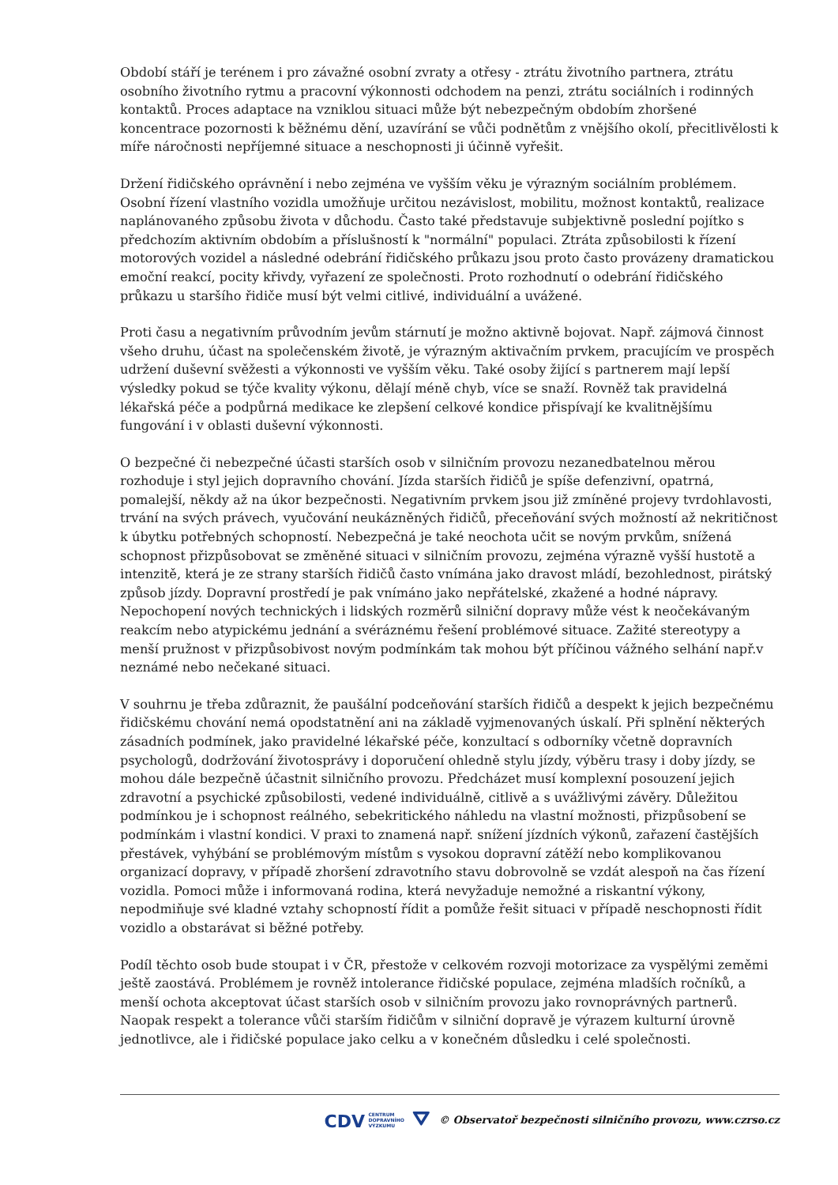Období stáří je terénem i pro závažné osobní zvraty a otřesy - ztrátu životního partnera, ztrátu osobního životního rytmu a pracovní výkonnosti odchodem na penzi, ztrátu sociálních i rodinných kontaktů. Proces adaptace na vzniklou situaci může být nebezpečným obdobím zhoršené koncentrace pozornosti k běžnému dění, uzavírání se vůči podnětům z vnějšího okolí, přecitlivělosti k míře náročnosti nepříjemné situace a neschopnosti ji účinně vyřešit.
Držení řidičského oprávnění i nebo zejména ve vyšším věku je výrazným sociálním problémem. Osobní řízení vlastního vozidla umožňuje určitou nezávislost, mobilitu, možnost kontaktů, realizace naplánovaného způsobu života v důchodu. Často také představuje subjektivně poslední pojítko s předchozím aktivním obdobím a příslušností k "normální" populaci. Ztráta způsobilosti k řízení motorových vozidel a následné odebrání řidičského průkazu jsou proto často provázeny dramatickou emoční reakcí, pocity křivdy, vyřazení ze společnosti. Proto rozhodnutí o odebrání řidičského průkazu u staršího řidiče musí být velmi citlivé, individuální a uvážené.
Proti času a negativním průvodním jevům stárnutí je možno aktivně bojovat. Např. zájmová činnost všeho druhu, účast na společenském životě, je výrazným aktivačním prvkem, pracujícím ve prospěch udržení duševní svěžesti a výkonnosti ve vyšším věku. Také osoby žijící s partnerem mají lepší výsledky pokud se týče kvality výkonu, dělají méně chyb, více se snaží. Rovněž tak pravidelná lékařská péče a podpůrná medikace ke zlepšení celkové kondice přispívají ke kvalitnějšímu fungování i v oblasti duševní výkonnosti.
O bezpečné či nebezpečné účasti starších osob v silničním provozu nezanedbatelnou měrou rozhoduje i styl jejich dopravního chování. Jízda starších řidičů je spíše defenzivní, opatrná, pomalejší, někdy až na úkor bezpečnosti. Negativním prvkem jsou již zmíněné projevy tvrdohlavosti, trvání na svých právech, vyučování neukázněných řidičů, přeceňování svých možností až nekritičnost k úbytku potřebných schopností. Nebezpečná je také neochota učit se novým prvkům, snížená schopnost přizpůsobovat se změněné situaci v silničním provozu, zejména výrazně vyšší hustotě a intenzitě, která je ze strany starších řidičů často vnímána jako dravost mládí, bezohlednost, pirátský způsob jízdy. Dopravní prostředí je pak vnímáno jako nepřátelské, zkažené a hodné nápravy. Nepochopení nových technických i lidských rozměrů silniční dopravy může vést k neočekávaným reakcím nebo atypickému jednání a svéráznému řešení problémové situace. Zažité stereotypy a menší pružnost v přizpůsobivost novým podmínkám tak mohou být příčinou vážného selhání např.v neznámé nebo nečekané situaci.
V souhrnu je třeba zdůraznit, že paušální podceňování starších řidičů a despekt k jejich bezpečnému řidičskému chování nemá opodstatnění ani na základě vyjmenovaných úskalí. Při splnění některých zásadních podmínek, jako pravidelné lékařské péče, konzultací s odborníky včetně dopravních psychologů, dodržování životosprávy i doporučení ohledně stylu jízdy, výběru trasy i doby jízdy, se mohou dále bezpečně účastnit silničního provozu. Předcházet musí komplexní posouzení jejich zdravotní a psychické způsobilosti, vedené individuálně, citlivě a s uvážlivými závěry. Důležitou podmínkou je i schopnost reálného, sebekritického náhledu na vlastní možnosti, přizpůsobení se podmínkám i vlastní kondici. V praxi to znamená např. snížení jízdních výkonů, zařazení častějších přestávek, vyhýbání se problémovým místům s vysokou dopravní zátěží nebo komplikovanou organizací dopravy, v případě zhoršení zdravotního stavu dobrovolně se vzdát alespoň na čas řízení vozidla. Pomoci může i informovaná rodina, která nevyžaduje nemožné a riskantní výkony, nepodmiňuje své kladné vztahy schopností řídit a pomůže řešit situaci v případě neschopnosti řídit vozidlo a obstarávat si běžné potřeby.
Podíl těchto osob bude stoupat i v ČR, přestože v celkovém rozvoji motorizace za vyspělými zeměmi ještě zaostává. Problémem je rovněž intolerance řidičské populace, zejména mladších ročníků, a menší ochota akceptovat účast starších osob v silničním provozu jako rovnoprávných partnerů. Naopak respekt a tolerance vůči starším řidičům v silniční dopravě je výrazem kulturní úrovně jednotlivce, ale i řidičské populace jako celku a v konečném důsledku i celé společnosti.
CDV CENTRUM
DOPRAVNÍHO
VÝZKUMU ⛛ © Observatoř bezpečnosti silničního provozu, www.czrso.cz